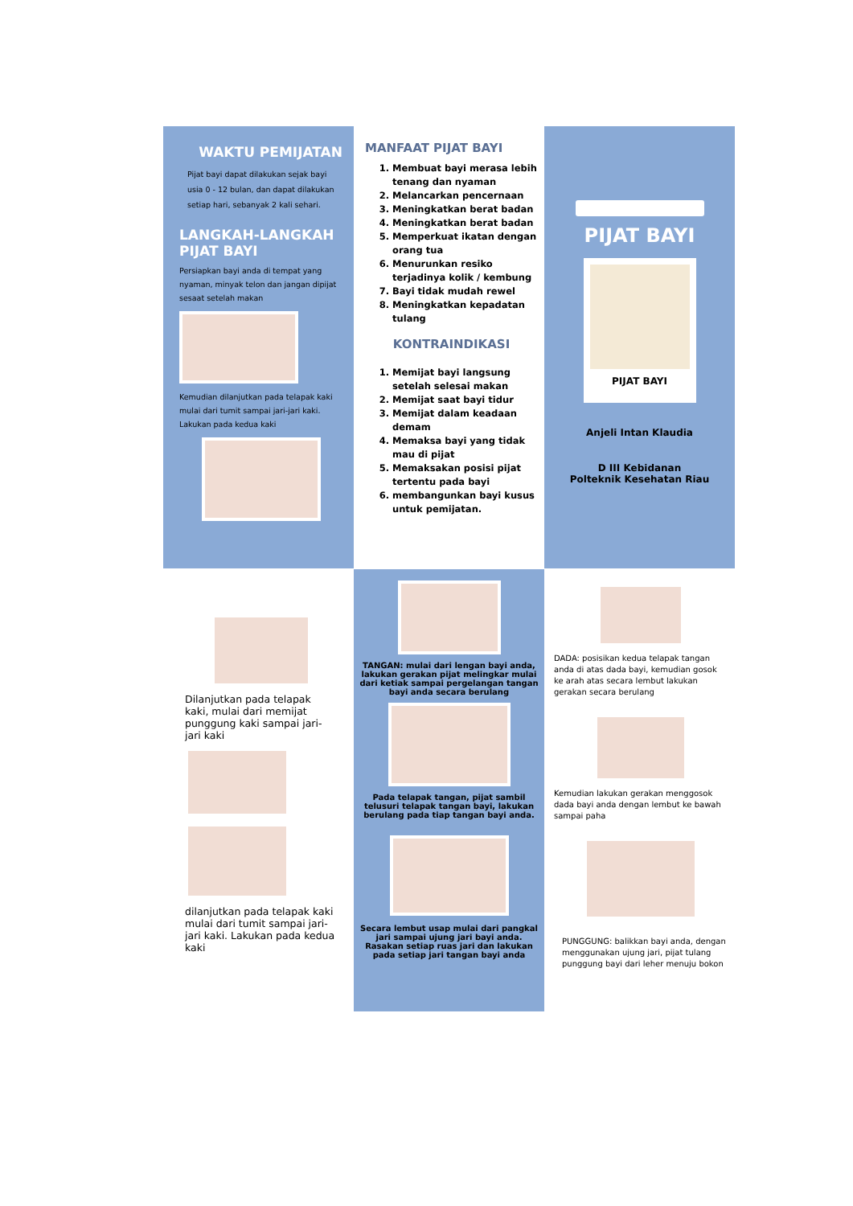WAKTU PEMIJATAN
Pijat bayi dapat dilakukan sejak bayi usia 0 - 12 bulan, dan dapat dilakukan setiap hari, sebanyak 2 kali sehari.
LANGKAH-LANGKAH PIJAT BAYI
Persiapkan bayi anda di tempat yang nyaman, minyak telon dan jangan dipijat sesaat setelah makan
Kemudian dilanjutkan pada telapak kaki mulai dari tumit sampai jari-jari kaki. Lakukan pada kedua kaki
MANFAAT PIJAT BAYI
1. Membuat bayi merasa lebih tenang dan nyaman
2. Melancarkan pencernaan
3. Meningkatkan berat badan
4. Meningkatkan berat badan
5. Memperkuat ikatan dengan orang tua
6. Menurunkan resiko terjadinya kolik / kembung
7. Bayi tidak mudah rewel
8. Meningkatkan kepadatan tulang
KONTRAINDIKASI
1. Memijat bayi langsung setelah selesai makan
2. Memijat saat bayi tidur
3. Memijat dalam keadaan demam
4. Memaksa bayi yang tidak mau di pijat
5. Memaksakan posisi pijat tertentu pada bayi
6. membangunkan bayi kusus untuk pemijatan.
PIJAT BAYI
PIJAT BAYI
Anjeli Intan Klaudia
D III Kebidanan
Polteknik Kesehatan Riau
Dilanjutkan pada telapak kaki, mulai dari memijat punggung kaki sampai jari-jari kaki
dilanjutkan pada telapak kaki mulai dari tumit sampai jari-jari kaki. Lakukan pada kedua kaki
TANGAN: mulai dari lengan bayi anda, lakukan gerakan pijat melingkar mulai dari ketiak sampai pergelangan tangan bayi anda secara berulang
Pada telapak tangan, pijat sambil telusuri telapak tangan bayi, lakukan berulang pada tiap tangan bayi anda.
Secara lembut usap mulai dari pangkal jari sampai ujung jari bayi anda. Rasakan setiap ruas jari dan lakukan pada setiap jari tangan bayi anda
DADA: posisikan kedua telapak tangan anda di atas dada bayi, kemudian gosok ke arah atas secara lembut lakukan gerakan secara berulang
Kemudian lakukan gerakan menggosok dada bayi anda dengan lembut ke bawah sampai paha
PUNGGUNG: balikkan bayi anda, dengan menggunakan ujung jari, pijat tulang punggung bayi dari leher menuju bokon